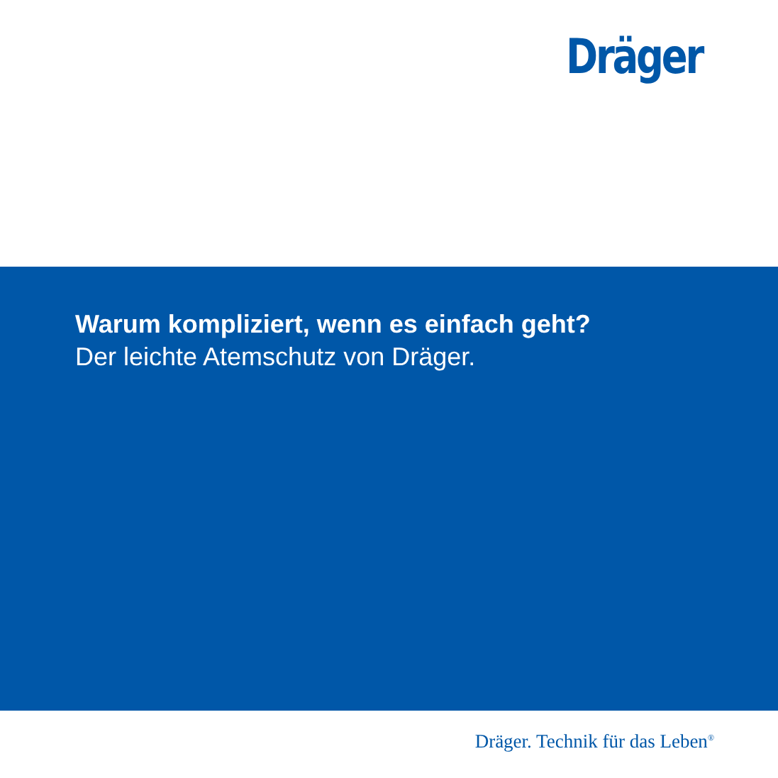Dräger
Warum kompliziert, wenn es einfach geht?
Der leichte Atemschutz von Dräger.
Dräger. Technik für das Leben<sup>®</sup>